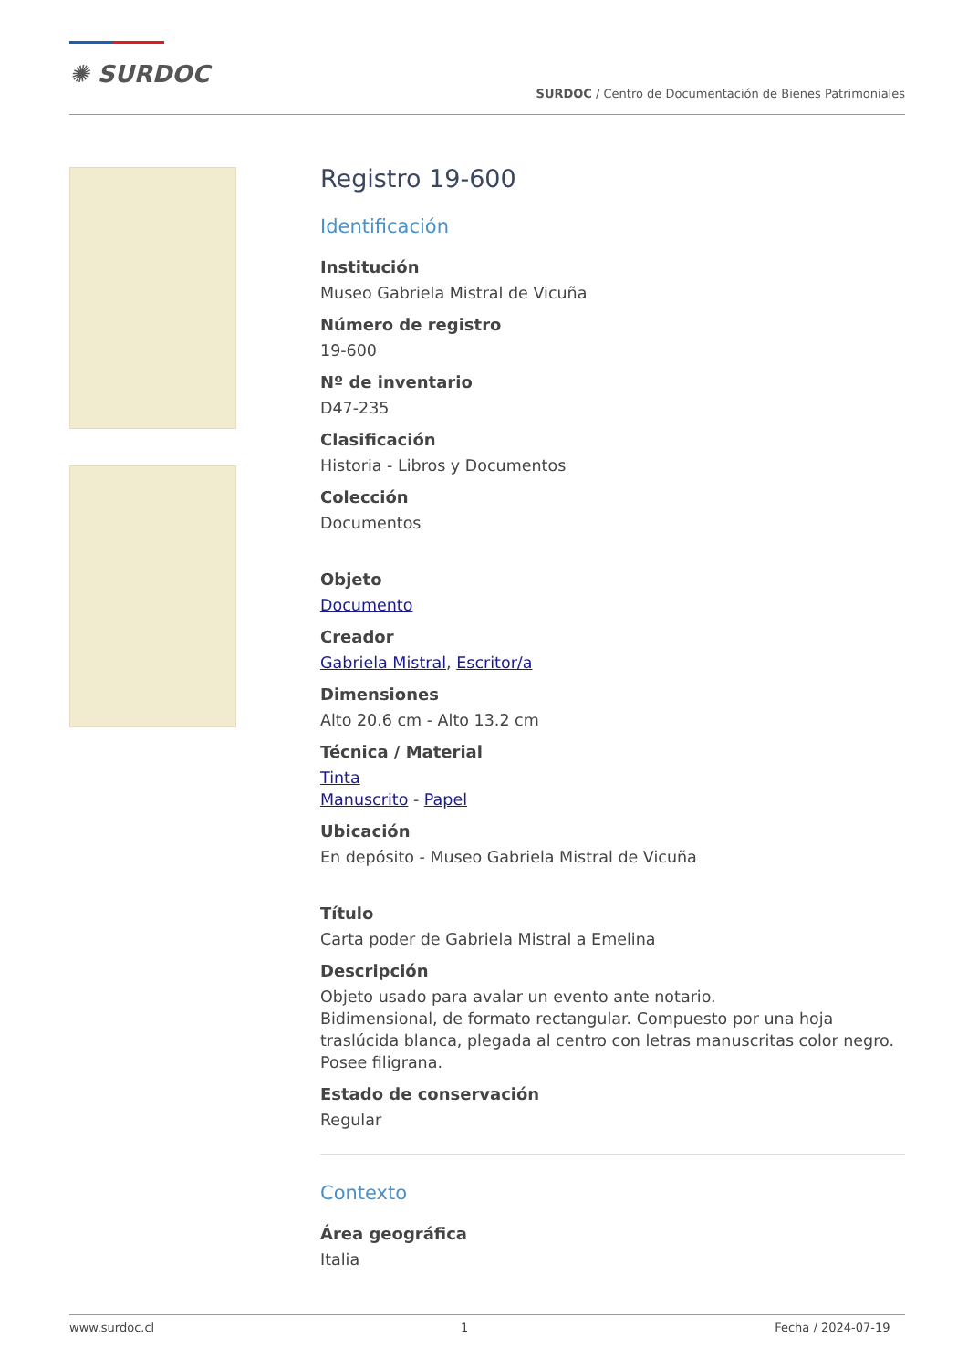✺ SURDOC
SURDOC / Centro de Documentación de Bienes Patrimoniales
Registro 19-600
Identificación
Institución
Museo Gabriela Mistral de Vicuña
Número de registro
19-600
Nº de inventario
D47-235
Clasificación
Historia - Libros y Documentos
Colección
Documentos
Objeto
Documento
Creador
Gabriela Mistral, Escritor/a
Dimensiones
Alto 20.6 cm - Alto 13.2 cm
Técnica / Material
Tinta
Manuscrito - Papel
Ubicación
En depósito - Museo Gabriela Mistral de Vicuña
Título
Carta poder de Gabriela Mistral a Emelina
Descripción
Objeto usado para avalar un evento ante notario.
Bidimensional, de formato rectangular. Compuesto por una hoja traslúcida blanca, plegada al centro con letras manuscritas color negro. Posee filigrana.
Estado de conservación
Regular
Contexto
Área geográfica
Italia
www.surdoc.cl 1 Fecha / 2024-07-19